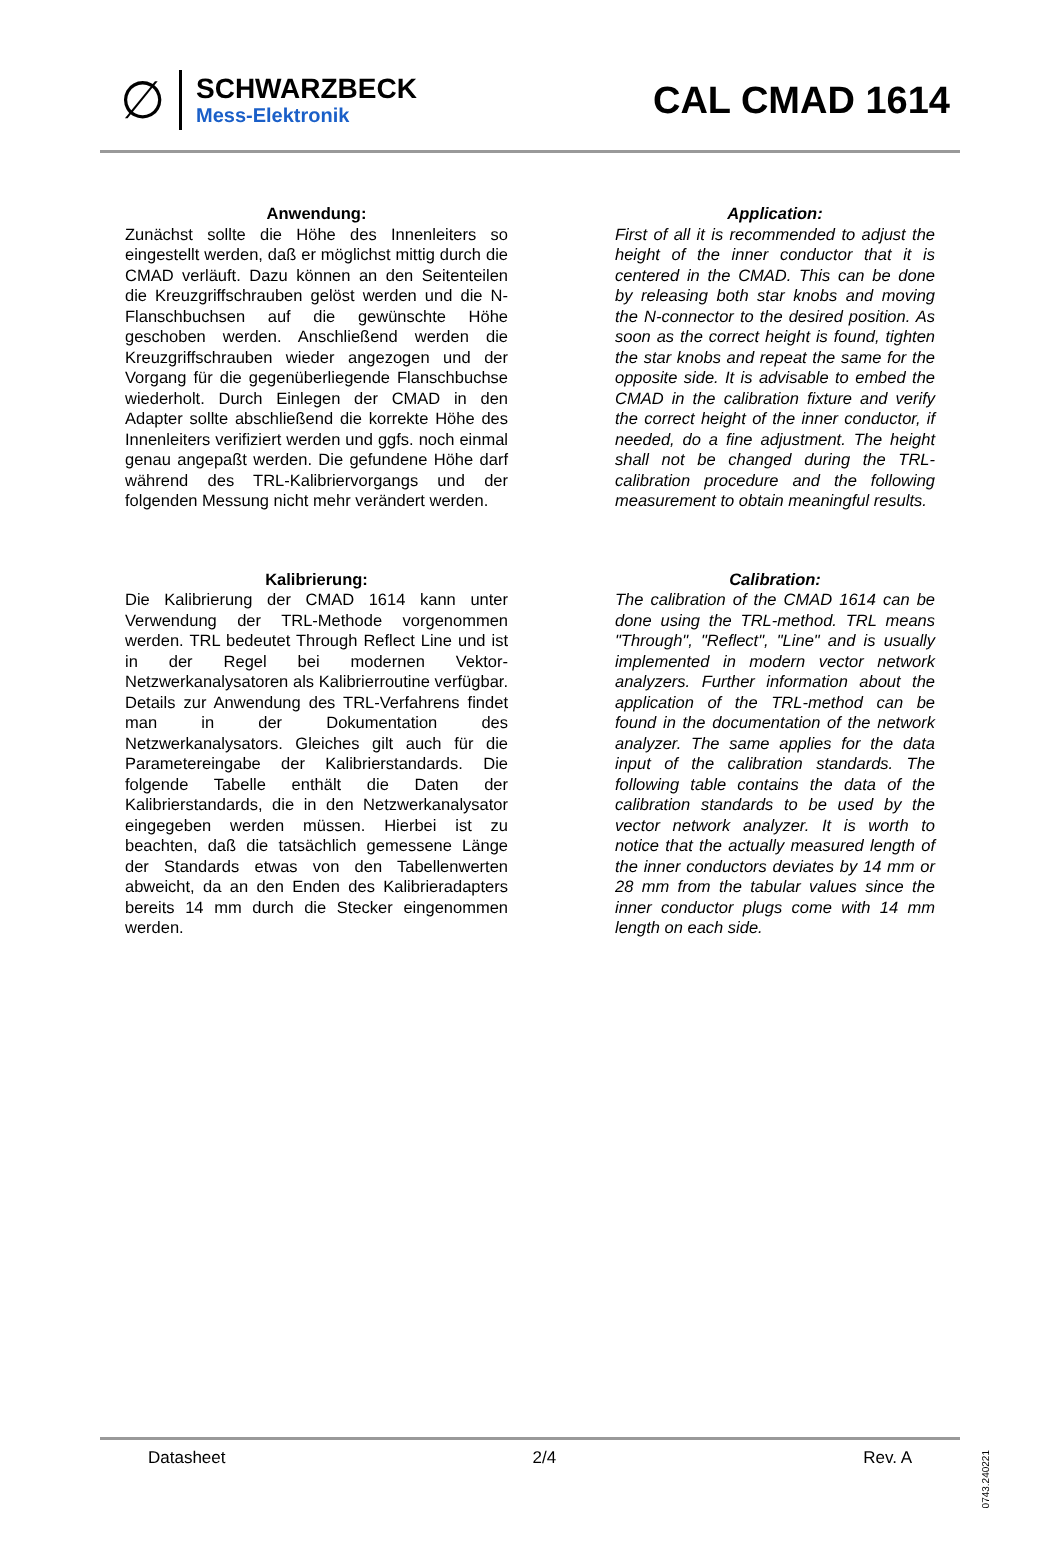∅
SCHWARZBECK
Mess-Elektronik
CAL CMAD 1614
Anwendung:
Zunächst sollte die Höhe des Innenleiters so eingestellt werden, daß er möglichst mittig durch die CMAD verläuft. Dazu können an den Seitenteilen die Kreuzgriffschrauben gelöst werden und die N-Flanschbuchsen auf die gewünschte Höhe geschoben werden. Anschließend werden die Kreuzgriffschrauben wieder angezogen und der Vorgang für die gegenüberliegende Flanschbuchse wiederholt. Durch Einlegen der CMAD in den Adapter sollte abschließend die korrekte Höhe des Innenleiters verifiziert werden und ggfs. noch einmal genau angepaßt werden. Die gefundene Höhe darf während des TRL-Kalibriervorgangs und der folgenden Messung nicht mehr verändert werden.
Application:
First of all it is recommended to adjust the height of the inner conductor that it is centered in the CMAD. This can be done by releasing both star knobs and moving the N-connector to the desired position. As soon as the correct height is found, tighten the star knobs and repeat the same for the opposite side. It is advisable to embed the CMAD in the calibration fixture and verify the correct height of the inner conductor, if needed, do a fine adjustment. The height shall not be changed during the TRL-calibration procedure and the following measurement to obtain meaningful results.
Kalibrierung:
Die Kalibrierung der CMAD 1614 kann unter Verwendung der TRL-Methode vorgenommen werden. TRL bedeutet Through Reflect Line und ist in der Regel bei modernen Vektor-Netzwerkanalysatoren als Kalibrierroutine verfügbar. Details zur Anwendung des TRL-Verfahrens findet man in der Dokumentation des Netzwerkanalysators. Gleiches gilt auch für die Parametereingabe der Kalibrierstandards. Die folgende Tabelle enthält die Daten der Kalibrierstandards, die in den Netzwerkanalysator eingegeben werden müssen. Hierbei ist zu beachten, daß die tatsächlich gemessene Länge der Standards etwas von den Tabellenwerten abweicht, da an den Enden des Kalibrieradapters bereits 14 mm durch die Stecker eingenommen werden.
Calibration:
The calibration of the CMAD 1614 can be done using the TRL-method. TRL means "Through", "Reflect", "Line" and is usually implemented in modern vector network analyzers. Further information about the application of the TRL-method can be found in the documentation of the network analyzer. The same applies for the data input of the calibration standards. The following table contains the data of the calibration standards to be used by the vector network analyzer. It is worth to notice that the actually measured length of the inner conductors deviates by 14 mm or 28 mm from the tabular values since the inner conductor plugs come with 14 mm length on each side.
Datasheet 2/4 Rev. A
0743.240221